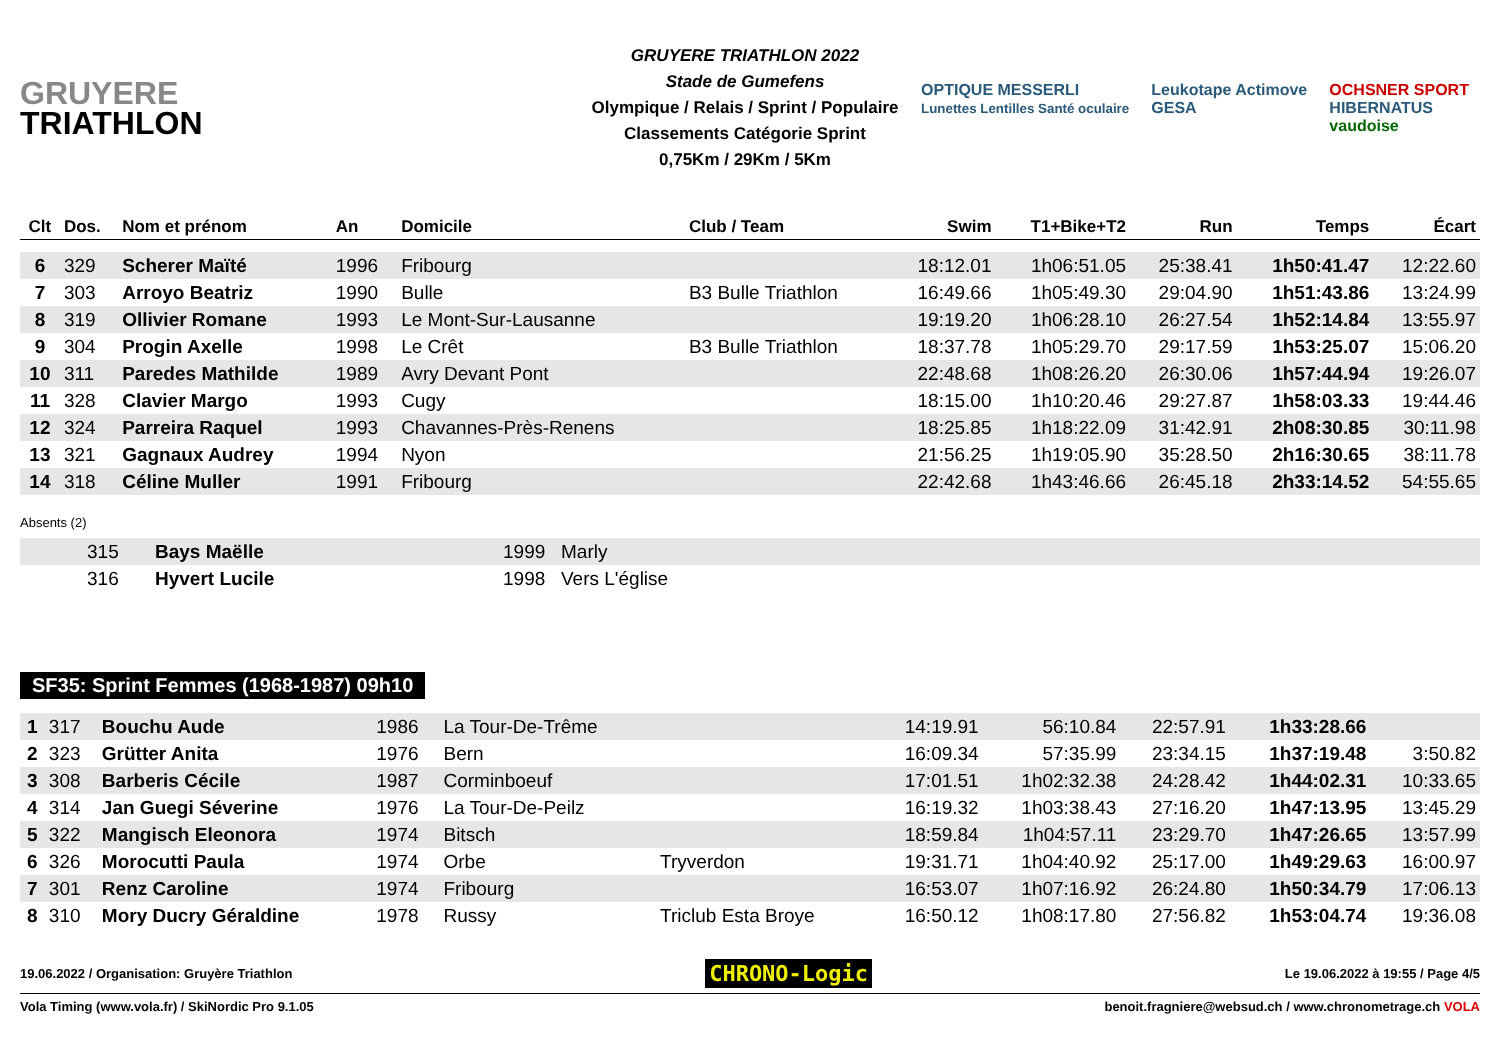GRUYERE
TRIATHLON
GRUYERE TRIATHLON 2022
Stade de Gumefens
Olympique / Relais / Sprint / Populaire
Classements Catégorie Sprint
0,75Km / 29Km / 5Km
OPTIQUE MESSERLI
Lunettes Lentilles Santé oculaire
Leukotape Actimove
GESA
OCHSNER SPORT
HIBERNATUS
vaudoise
| Clt | Dos. | Nom et prénom | An | Domicile | Club / Team | Swim | T1+Bike+T2 | Run | Temps | Écart |
| --- | --- | --- | --- | --- | --- | --- | --- | --- | --- | --- |
| 6 | 329 | Scherer Maïté | 1996 | Fribourg | | 18:12.01 | 1h06:51.05 | 25:38.41 | 1h50:41.47 | 12:22.60 |
| 7 | 303 | Arroyo Beatriz | 1990 | Bulle | B3 Bulle Triathlon | 16:49.66 | 1h05:49.30 | 29:04.90 | 1h51:43.86 | 13:24.99 |
| 8 | 319 | Ollivier Romane | 1993 | Le Mont-Sur-Lausanne | | 19:19.20 | 1h06:28.10 | 26:27.54 | 1h52:14.84 | 13:55.97 |
| 9 | 304 | Progin Axelle | 1998 | Le Crêt | B3 Bulle Triathlon | 18:37.78 | 1h05:29.70 | 29:17.59 | 1h53:25.07 | 15:06.20 |
| 10 | 311 | Paredes Mathilde | 1989 | Avry Devant Pont | | 22:48.68 | 1h08:26.20 | 26:30.06 | 1h57:44.94 | 19:26.07 |
| 11 | 328 | Clavier Margo | 1993 | Cugy | | 18:15.00 | 1h10:20.46 | 29:27.87 | 1h58:03.33 | 19:44.46 |
| 12 | 324 | Parreira Raquel | 1993 | Chavannes-Près-Renens | | 18:25.85 | 1h18:22.09 | 31:42.91 | 2h08:30.85 | 30:11.98 |
| 13 | 321 | Gagnaux Audrey | 1994 | Nyon | | 21:56.25 | 1h19:05.90 | 35:28.50 | 2h16:30.65 | 38:11.78 |
| 14 | 318 | Céline Muller | 1991 | Fribourg | | 22:42.68 | 1h43:46.66 | 26:45.18 | 2h33:14.52 | 54:55.65 |
Absents (2)
| | 315 | Bays Maëlle | 1999 | Marly |
| | 316 | Hyvert Lucile | 1998 | Vers L'église |
SF35: Sprint Femmes (1968-1987) 09h10
| 1 | 317 | Bouchu Aude | 1986 | La Tour-De-Trême | | 14:19.91 | 56:10.84 | 22:57.91 | 1h33:28.66 | |
| 2 | 323 | Grütter Anita | 1976 | Bern | | 16:09.34 | 57:35.99 | 23:34.15 | 1h37:19.48 | 3:50.82 |
| 3 | 308 | Barberis Cécile | 1987 | Corminboeuf | | 17:01.51 | 1h02:32.38 | 24:28.42 | 1h44:02.31 | 10:33.65 |
| 4 | 314 | Jan Guegi Séverine | 1976 | La Tour-De-Peilz | | 16:19.32 | 1h03:38.43 | 27:16.20 | 1h47:13.95 | 13:45.29 |
| 5 | 322 | Mangisch Eleonora | 1974 | Bitsch | | 18:59.84 | 1h04:57.11 | 23:29.70 | 1h47:26.65 | 13:57.99 |
| 6 | 326 | Morocutti Paula | 1974 | Orbe | Tryverdon | 19:31.71 | 1h04:40.92 | 25:17.00 | 1h49:29.63 | 16:00.97 |
| 7 | 301 | Renz Caroline | 1974 | Fribourg | | 16:53.07 | 1h07:16.92 | 26:24.80 | 1h50:34.79 | 17:06.13 |
| 8 | 310 | Mory Ducry Géraldine | 1978 | Russy | Triclub Esta Broye | 16:50.12 | 1h08:17.80 | 27:56.82 | 1h53:04.74 | 19:36.08 |
19.06.2022 / Organisation: Gruyère Triathlon CHRONO-Logic Le 19.06.2022 à 19:55 / Page 4/5
Vola Timing (www.vola.fr) / SkiNordic Pro 9.1.05 benoit.fragniere@websud.ch / www.chronometrage.ch VOLA